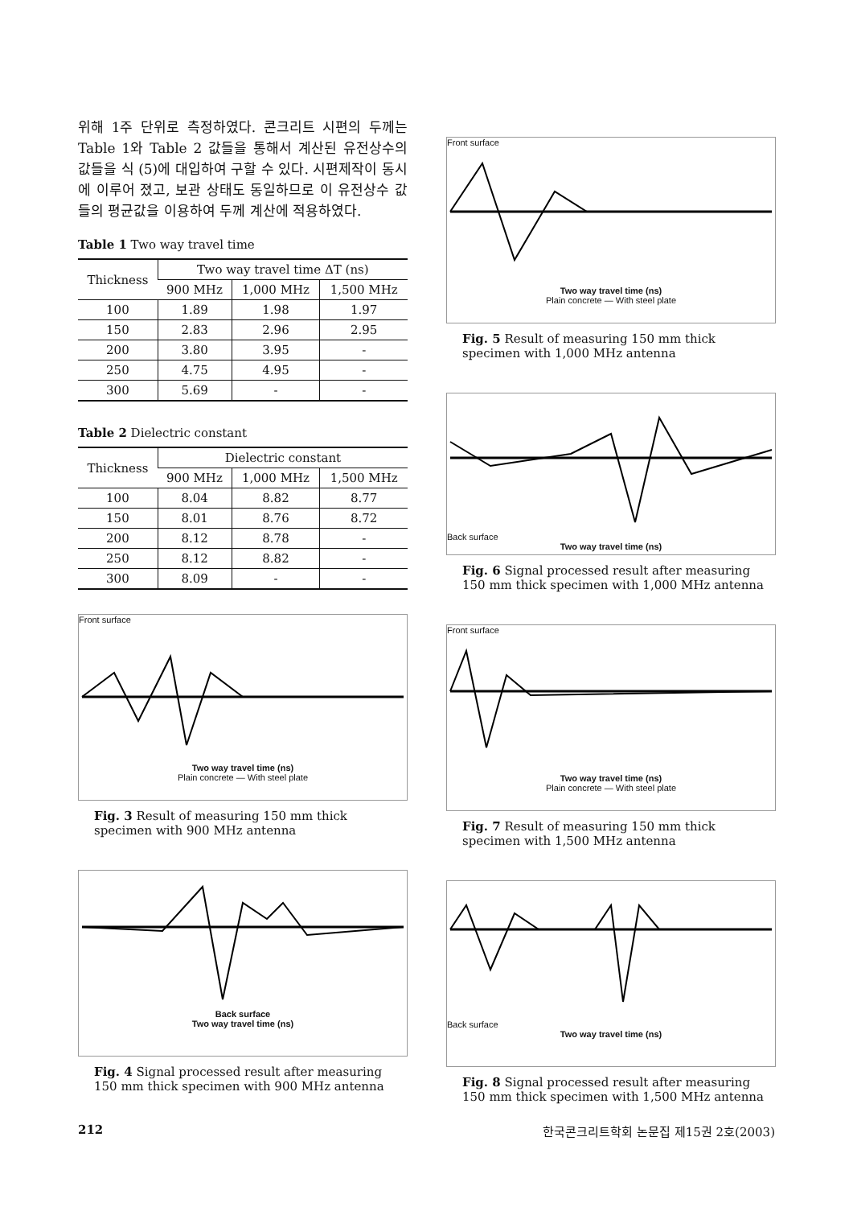위해 1주 단위로 측정하였다. 콘크리트 시편의 두께는 Table 1와 Table 2 값들을 통해서 계산된 유전상수의 값들을 식 (5)에 대입하여 구할 수 있다. 시편제작이 동시에 이루어 졌고, 보관 상태도 동일하므로 이 유전상수 값들의 평균값을 이용하여 두께 계산에 적용하였다.
Table 1 Two way travel time
| Thickness | Two way travel time ΔT (ns) | | |
| --- | --- | --- | --- |
| | 900 MHz | 1,000 MHz | 1,500 MHz |
| 100 | 1.89 | 1.98 | 1.97 |
| 150 | 2.83 | 2.96 | 2.95 |
| 200 | 3.80 | 3.95 | - |
| 250 | 4.75 | 4.95 | - |
| 300 | 5.69 | - | - |
Table 2 Dielectric constant
| Thickness | Dielectric constant | | |
| --- | --- | --- | --- |
| | 900 MHz | 1,000 MHz | 1,500 MHz |
| 100 | 8.04 | 8.82 | 8.77 |
| 150 | 8.01 | 8.76 | 8.72 |
| 200 | 8.12 | 8.78 | - |
| 250 | 8.12 | 8.82 | - |
| 300 | 8.09 | - | - |
Front surface
Two way travel time (ns)
Plain concrete — With steel plate
Fig. 3 Result of measuring 150 mm thick specimen with 900 MHz antenna
Back surface
Two way travel time (ns)
Fig. 4 Signal processed result after measuring 150 mm thick specimen with 900 MHz antenna
Front surface
Two way travel time (ns)
Plain concrete — With steel plate
Fig. 5 Result of measuring 150 mm thick specimen with 1,000 MHz antenna
Back surface
Two way travel time (ns)
Fig. 6 Signal processed result after measuring 150 mm thick specimen with 1,000 MHz antenna
Front surface
Two way travel time (ns)
Plain concrete — With steel plate
Fig. 7 Result of measuring 150 mm thick specimen with 1,500 MHz antenna
Back surface
Two way travel time (ns)
Fig. 8 Signal processed result after measuring 150 mm thick specimen with 1,500 MHz antenna
212 한국콘크리트학회 논문집 제15권 2호(2003)